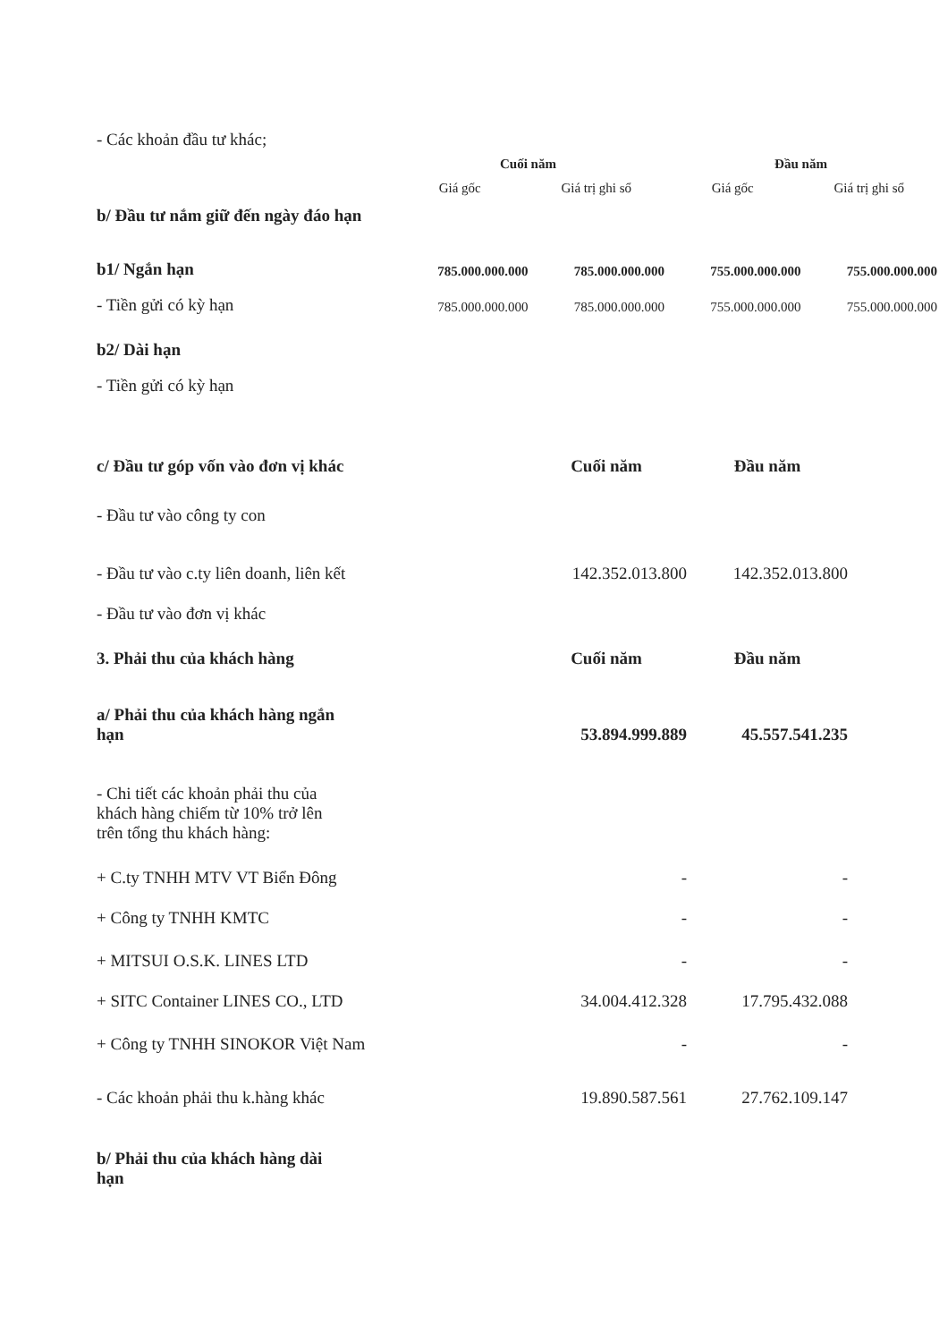- Các khoản đầu tư khác;
| | Cuối năm | | Đầu năm | |
| --- | --- | --- | --- | --- |
| b/ Đầu tư nắm giữ đến ngày đáo hạn | Giá gốc | Giá trị ghi sổ | Giá gốc | Giá trị ghi sổ |
| b1/ Ngắn hạn | 785.000.000.000 | 785.000.000.000 | 755.000.000.000 | 755.000.000.000 |
| - Tiền gửi có kỳ hạn | 785.000.000.000 | 785.000.000.000 | 755.000.000.000 | 755.000.000.000 |
| b2/ Dài hạn | | | | |
| - Tiền gửi có kỳ hạn | | | | |
| c/ Đầu tư góp vốn vào đơn vị khác | Cuối năm | Đầu năm |
| - Đầu tư vào công ty con | | |
| - Đầu tư vào c.ty liên doanh, liên kết | 142.352.013.800 | 142.352.013.800 |
| - Đầu tư vào đơn vị khác | | |
| 3. Phải thu của khách hàng | Cuối năm | Đầu năm |
| a/ Phải thu của khách hàng ngắn hạn | 53.894.999.889 | 45.557.541.235 |
| - Chi tiết các khoản phải thu của khách hàng chiếm từ 10% trở lên trên tổng thu khách hàng: | | |
| + C.ty TNHH MTV VT Biển Đông | - | - |
| + Công ty TNHH KMTC | - | - |
| + MITSUI O.S.K. LINES LTD | - | - |
| + SITC Container LINES CO., LTD | 34.004.412.328 | 17.795.432.088 |
| + Công ty TNHH SINOKOR Việt Nam | - | - |
| - Các khoản phải thu k.hàng khác | 19.890.587.561 | 27.762.109.147 |
| b/ Phải thu của khách hàng dài hạn | | |